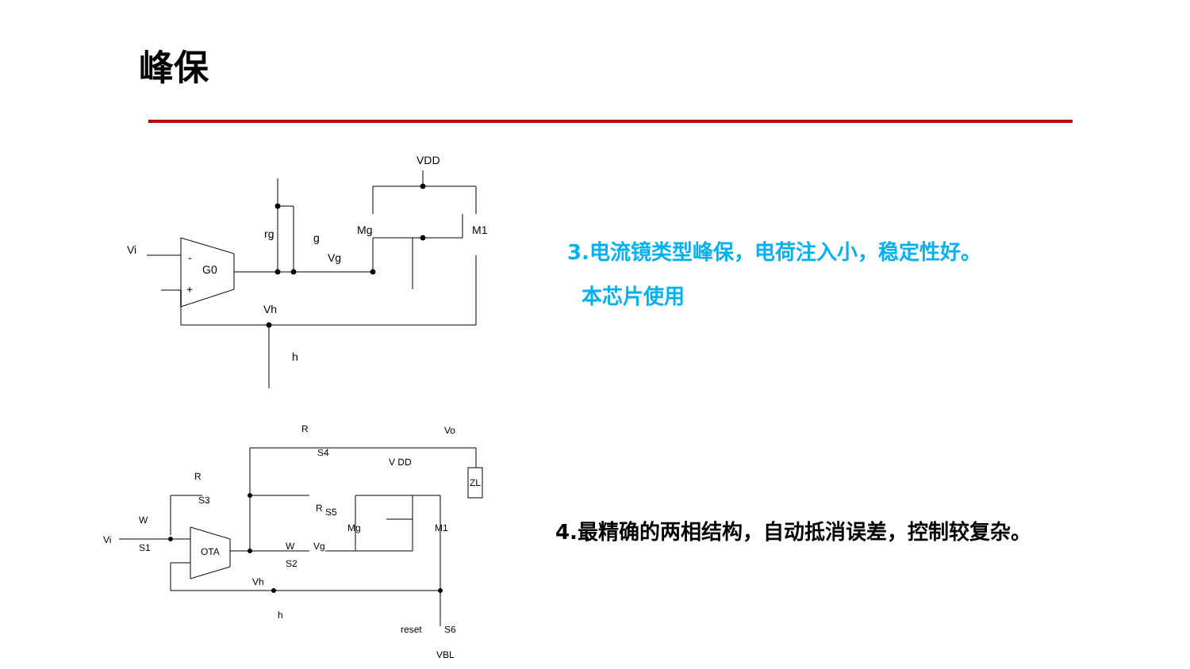峰保
Vi
-
G0
+
rg
g
Vg
Mg
M1
VDD
Vh
h
Vi
W
S1
OTA
S3
R
R
S4
Vo
ZL
V DD
Vg
W
S2
R
S5
Mg
M1
Vh
h
reset
S6
VBL
3.电流镜类型峰保，电荷注入小，稳定性好。
本芯片使用
4.最精确的两相结构，自动抵消误差，控制较复杂。